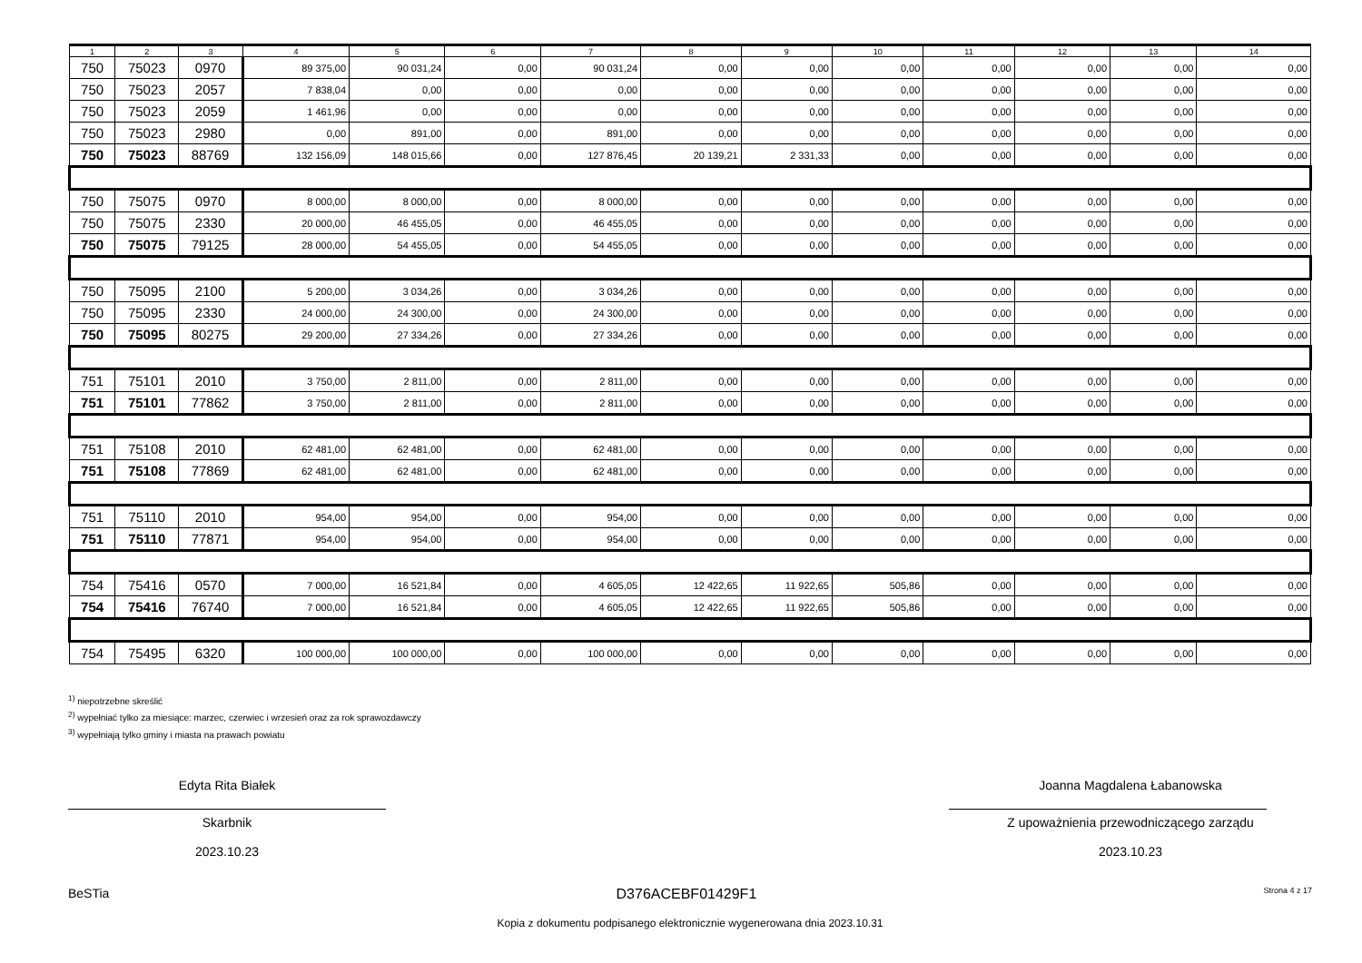| 1 | 2 | 3 | 4 | 5 | 6 | 7 | 8 | 9 | 10 | 11 | 12 | 13 | 14 |
| --- | --- | --- | --- | --- | --- | --- | --- | --- | --- | --- | --- | --- | --- |
| 750 | 75023 | 0970 | 89 375,00 | 90 031,24 | 0,00 | 90 031,24 | 0,00 | 0,00 | 0,00 | 0,00 | 0,00 | 0,00 | 0,00 |
| 750 | 75023 | 2057 | 7 838,04 | 0,00 | 0,00 | 0,00 | 0,00 | 0,00 | 0,00 | 0,00 | 0,00 | 0,00 | 0,00 |
| 750 | 75023 | 2059 | 1 461,96 | 0,00 | 0,00 | 0,00 | 0,00 | 0,00 | 0,00 | 0,00 | 0,00 | 0,00 | 0,00 |
| 750 | 75023 | 2980 | 0,00 | 891,00 | 0,00 | 891,00 | 0,00 | 0,00 | 0,00 | 0,00 | 0,00 | 0,00 | 0,00 |
| 750 | 75023 | 88769 | 132 156,09 | 148 015,66 | 0,00 | 127 876,45 | 20 139,21 | 2 331,33 | 0,00 | 0,00 | 0,00 | 0,00 | 0,00 |
| 750 | 75075 | 0970 | 8 000,00 | 8 000,00 | 0,00 | 8 000,00 | 0,00 | 0,00 | 0,00 | 0,00 | 0,00 | 0,00 | 0,00 |
| 750 | 75075 | 2330 | 20 000,00 | 46 455,05 | 0,00 | 46 455,05 | 0,00 | 0,00 | 0,00 | 0,00 | 0,00 | 0,00 | 0,00 |
| 750 | 75075 | 79125 | 28 000,00 | 54 455,05 | 0,00 | 54 455,05 | 0,00 | 0,00 | 0,00 | 0,00 | 0,00 | 0,00 | 0,00 |
| 750 | 75095 | 2100 | 5 200,00 | 3 034,26 | 0,00 | 3 034,26 | 0,00 | 0,00 | 0,00 | 0,00 | 0,00 | 0,00 | 0,00 |
| 750 | 75095 | 2330 | 24 000,00 | 24 300,00 | 0,00 | 24 300,00 | 0,00 | 0,00 | 0,00 | 0,00 | 0,00 | 0,00 | 0,00 |
| 750 | 75095 | 80275 | 29 200,00 | 27 334,26 | 0,00 | 27 334,26 | 0,00 | 0,00 | 0,00 | 0,00 | 0,00 | 0,00 | 0,00 |
| 751 | 75101 | 2010 | 3 750,00 | 2 811,00 | 0,00 | 2 811,00 | 0,00 | 0,00 | 0,00 | 0,00 | 0,00 | 0,00 | 0,00 |
| 751 | 75101 | 77862 | 3 750,00 | 2 811,00 | 0,00 | 2 811,00 | 0,00 | 0,00 | 0,00 | 0,00 | 0,00 | 0,00 | 0,00 |
| 751 | 75108 | 2010 | 62 481,00 | 62 481,00 | 0,00 | 62 481,00 | 0,00 | 0,00 | 0,00 | 0,00 | 0,00 | 0,00 | 0,00 |
| 751 | 75108 | 77869 | 62 481,00 | 62 481,00 | 0,00 | 62 481,00 | 0,00 | 0,00 | 0,00 | 0,00 | 0,00 | 0,00 | 0,00 |
| 751 | 75110 | 2010 | 954,00 | 954,00 | 0,00 | 954,00 | 0,00 | 0,00 | 0,00 | 0,00 | 0,00 | 0,00 | 0,00 |
| 751 | 75110 | 77871 | 954,00 | 954,00 | 0,00 | 954,00 | 0,00 | 0,00 | 0,00 | 0,00 | 0,00 | 0,00 | 0,00 |
| 754 | 75416 | 0570 | 7 000,00 | 16 521,84 | 0,00 | 4 605,05 | 12 422,65 | 11 922,65 | 505,86 | 0,00 | 0,00 | 0,00 | 0,00 |
| 754 | 75416 | 76740 | 7 000,00 | 16 521,84 | 0,00 | 4 605,05 | 12 422,65 | 11 922,65 | 505,86 | 0,00 | 0,00 | 0,00 | 0,00 |
| 754 | 75495 | 6320 | 100 000,00 | 100 000,00 | 0,00 | 100 000,00 | 0,00 | 0,00 | 0,00 | 0,00 | 0,00 | 0,00 | 0,00 |
<sup>1)</sup> niepotrzebne skreślić
<sup>2)</sup> wypełniać tylko za miesiące: marzec, czerwiec i wrzesień oraz za rok sprawozdawczy
<sup>3)</sup> wypełniają tylko gminy i miasta na prawach powiatu
Edyta Rita Białek
Skarbnik
2023.10.23
Joanna Magdalena Łabanowska
Z upoważnienia przewodniczącego zarządu
2023.10.23
BeSTia D376ACEBF01429F1 Strona 4 z 17
Kopia z dokumentu podpisanego elektronicznie wygenerowana dnia 2023.10.31